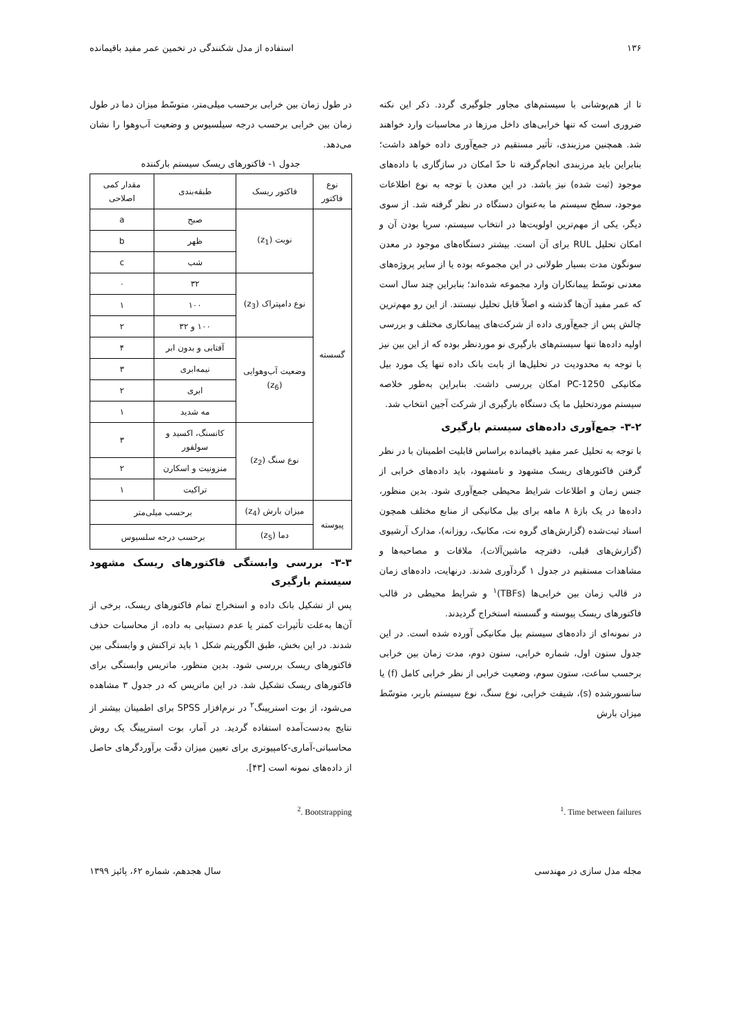۱۳۶ استفاده از مدل شکنندگی در تخمین عمر مفید باقیمانده
تا از هم‌پوشانی با سیستم‌های مجاور جلوگیری گردد. ذکر این نکته ضروری است که تنها خرابی‌های داخل مرزها در محاسبات وارد خواهند شد. همچنین مرزبندی، تأثیر مستقیم در جمع‌آوری داده خواهد داشت؛ بنابراین باید مرزبندی انجام‌گرفته تا حدّ امکان در سازگاری با داده‌های موجود (ثبت شده) نیز باشد. در این معدن با توجه به نوع اطلاعات موجود، سطح سیستم ما به‌عنوان دستگاه در نظر گرفته شد. از سوی دیگر، یکی از مهم‌ترین اولویت‌ها در انتخاب سیستم، سرپا بودن آن و امکان تحلیل RUL برای آن است. بیشتر دستگاه‌های موجود در معدن سونگون مدت بسیار طولانی در این مجموعه بوده یا از سایر پروژه‌های معدنی توسّط پیمانکاران وارد مجموعه شده‌اند؛ بنابراین چند سال است که عمر مفید آن‌ها گذشته و اصلاً قابل تحلیل نیستند. از این رو مهم‌ترین چالش پس از جمع‌آوری داده از شرکت‌های پیمانکاری مختلف و بررسی اولیه داده‌ها تنها سیستم‌های بارگیری نو موردنظر بوده که از این بین نیز با توجه به محدودیت در تحلیل‌ها از بابت بانک داده تنها یک مورد بیل مکانیکی PC-1250 امکان بررسی داشت. بنابراین به‌طور خلاصه سیستم موردتحلیل ما یک دستگاه بارگیری از شرکت آجین انتخاب شد.
۳-۲- جمع‌آوری داده‌های سیستم بارگیری
با توجه به تحلیل عمر مفید باقیمانده براساس قابلیت اطمینان با در نظر گرفتن فاکتورهای ریسک مشهود و نامشهود، باید داده‌های خرابی از جنس زمان و اطلاعات شرایط محیطی جمع‌آوری شود. بدین منظور، داده‌ها در یک بازهٔ ۸ ماهه برای بیل مکانیکی از منابع مختلف همچون اسناد ثبت‌شده (گزارش‌های گروه نت، مکانیک، روزانه)، مدارک آرشیوی (گزارش‌های قبلی، دفترچه ماشین‌آلات)، ملاقات و مصاحبه‌ها و مشاهدات مستقیم در جدول ۱ گردآوری شدند. درنهایت، داده‌های زمان در قالب زمان بین خرابی‌ها (TBFs)<sup>۱</sup> و شرایط محیطی در قالب فاکتورهای ریسک پیوسته و گسسته استخراج گردیدند.
در نمونه‌ای از داده‌های سیستم بیل مکانیکی آورده شده است. در این جدول ستون اول، شماره خرابی، ستون دوم، مدت زمان بین خرابی برحسب ساعت، ستون سوم، وضعیت خرابی از نظر خرابی کامل (f) یا سانسورشده (s)، شیفت خرابی، نوع سنگ، نوع سیستم باربر، متوسّط میزان بارش
در طول زمان بین خرابی برحسب میلی‌متر، متوسّط میزان دما در طول زمان بین خرابی برحسب درجه سیلسیوس و وضعیت آب‌وهوا را نشان می‌دهد.
جدول ۱- فاکتورهای ریسک سیستم بارکننده
| نوع فاکتور | فاکتور ریسک | طبقه‌بندی | مقدار کمی اصلاحی |
| --- | --- | --- | --- |
| گسسته | نوبت (z<sub>1</sub>) | صبح | a |
| | | ظهر | b |
| | | شب | c |
| | نوع دامپتراک (z<sub>3</sub>) | ۳۲ | ۰ |
| | | ۱۰۰ | ۱ |
| | | ۱۰۰ و ۳۲ | ۲ |
| | وضعیت آب‌وهوایی (z<sub>6</sub>) | آفتابی و بدون ابر | ۴ |
| | | نیمه‌ابری | ۳ |
| | | ابری | ۲ |
| | | مه شدید | ۱ |
| | نوع سنگ (z<sub>2</sub>) | کانسنگ، اکسید و سولفور | ۳ |
| | | منزونیت و اسکارن | ۲ |
| | | تراکیت | ۱ |
| پیوسته | میزان بارش (z<sub>4</sub>) | برحسب میلی‌متر | |
| | دما (z<sub>5</sub>) | برحسب درجه سلسیوس | |
۳-۳- بررسی وابستگی فاکتورهای ریسک مشهود سیستم بارگیری
پس از تشکیل بانک داده و استخراج تمام فاکتورهای ریسک، برخی از آن‌ها به‌علت تأثیرات کمتر یا عدم دستیابی به داده، از محاسبات حذف شدند. در این بخش، طبق الگوریتم شکل ۱ باید تراکنش و وابستگی بین فاکتورهای ریسک بررسی شود. بدین منظور، ماتریس وابستگی برای فاکتورهای ریسک تشکیل شد. در این ماتریس که در جدول ۳ مشاهده می‌شود، از بوت استرپینگ<sup>۲</sup> در نرم‌افزار SPSS برای اطمینان بیشتر از نتایج به‌دست‌آمده استفاده گردید. در آمار، بوت استرپینگ یک روش محاسباتی-آماری-کامپیوتری برای تعیین میزان دقّت برآوردگرهای حاصل از داده‌های نمونه است [۴۳].
<sup>1</sup>. Time between failures <sup>2</sup>. Bootstrapping
مجله مدل سازی در مهندسی سال هجدهم، شماره ۶۲، پائیز ۱۳۹۹